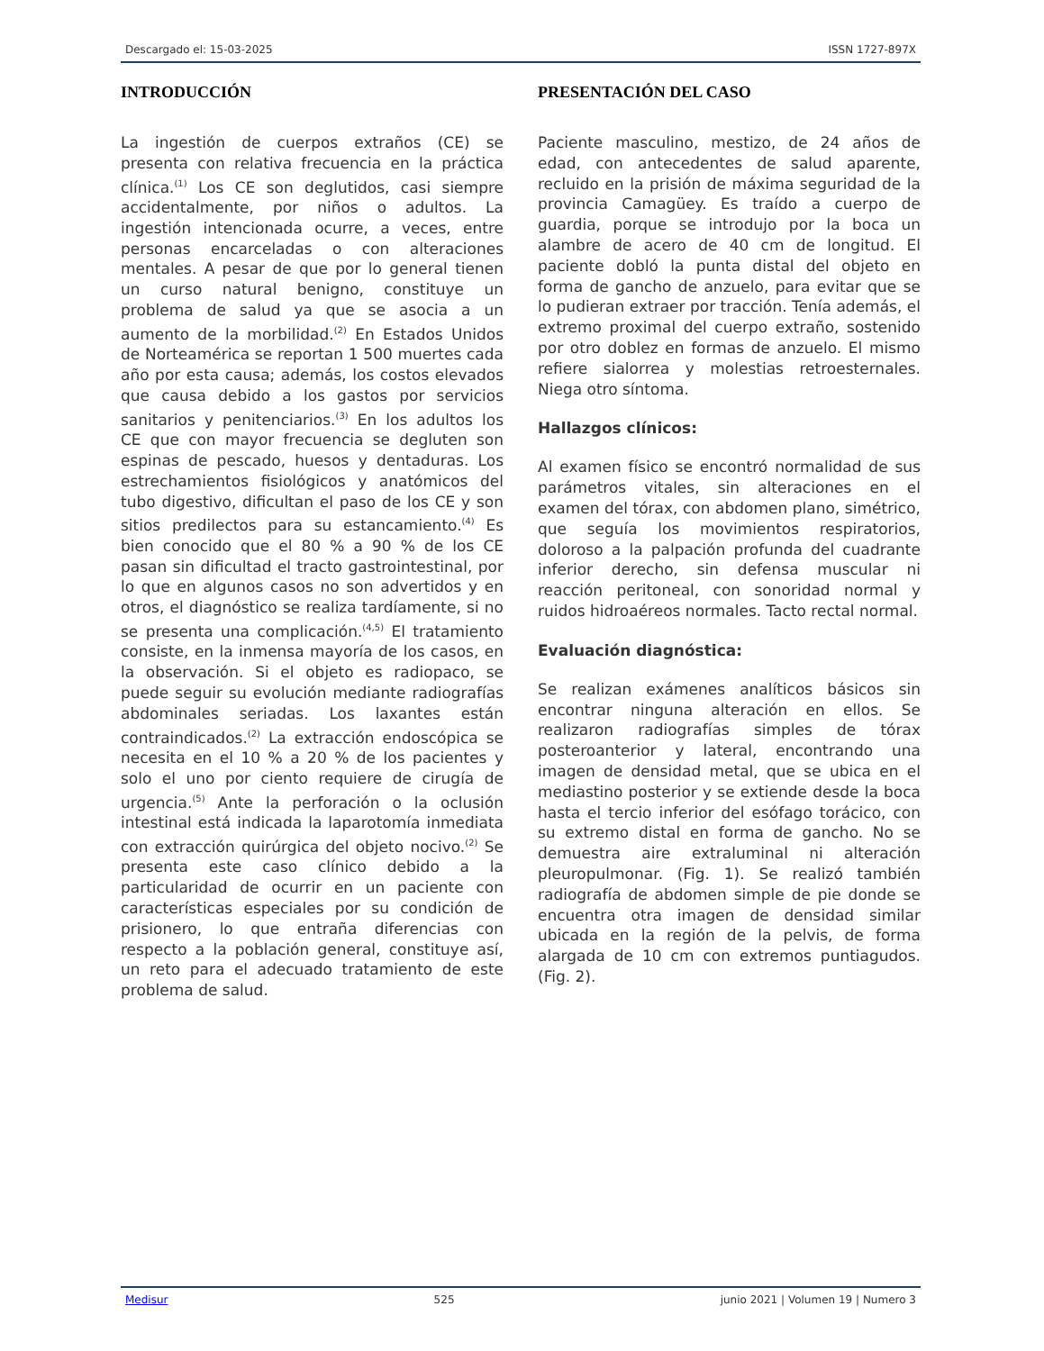Descargado el: 15-03-2025 ISSN 1727-897X
INTRODUCCIÓN
La ingestión de cuerpos extraños (CE) se presenta con relativa frecuencia en la práctica clínica.<sup>(1)</sup> Los CE son deglutidos, casi siempre accidentalmente, por niños o adultos. La ingestión intencionada ocurre, a veces, entre personas encarceladas o con alteraciones mentales. A pesar de que por lo general tienen un curso natural benigno, constituye un problema de salud ya que se asocia a un aumento de la morbilidad.<sup>(2)</sup> En Estados Unidos de Norteamérica se reportan 1 500 muertes cada año por esta causa; además, los costos elevados que causa debido a los gastos por servicios sanitarios y penitenciarios.<sup>(3)</sup> En los adultos los CE que con mayor frecuencia se degluten son espinas de pescado, huesos y dentaduras. Los estrechamientos fisiológicos y anatómicos del tubo digestivo, dificultan el paso de los CE y son sitios predilectos para su estancamiento.<sup>(4)</sup> Es bien conocido que el 80 % a 90 % de los CE pasan sin dificultad el tracto gastrointestinal, por lo que en algunos casos no son advertidos y en otros, el diagnóstico se realiza tardíamente, si no se presenta una complicación.<sup>(4,5)</sup> El tratamiento consiste, en la inmensa mayoría de los casos, en la observación. Si el objeto es radiopaco, se puede seguir su evolución mediante radiografías abdominales seriadas. Los laxantes están contraindicados.<sup>(2)</sup> La extracción endoscópica se necesita en el 10 % a 20 % de los pacientes y solo el uno por ciento requiere de cirugía de urgencia.<sup>(5)</sup> Ante la perforación o la oclusión intestinal está indicada la laparotomía inmediata con extracción quirúrgica del objeto nocivo.<sup>(2)</sup> Se presenta este caso clínico debido a la particularidad de ocurrir en un paciente con características especiales por su condición de prisionero, lo que entraña diferencias con respecto a la población general, constituye así, un reto para el adecuado tratamiento de este problema de salud.
PRESENTACIÓN DEL CASO
Paciente masculino, mestizo, de 24 años de edad, con antecedentes de salud aparente, recluido en la prisión de máxima seguridad de la provincia Camagüey. Es traído a cuerpo de guardia, porque se introdujo por la boca un alambre de acero de 40 cm de longitud. El paciente dobló la punta distal del objeto en forma de gancho de anzuelo, para evitar que se lo pudieran extraer por tracción. Tenía además, el extremo proximal del cuerpo extraño, sostenido por otro doblez en formas de anzuelo. El mismo refiere sialorrea y molestias retroesternales. Niega otro síntoma.
Hallazgos clínicos:
Al examen físico se encontró normalidad de sus parámetros vitales, sin alteraciones en el examen del tórax, con abdomen plano, simétrico, que seguía los movimientos respiratorios, doloroso a la palpación profunda del cuadrante inferior derecho, sin defensa muscular ni reacción peritoneal, con sonoridad normal y ruidos hidroaéreos normales. Tacto rectal normal.
Evaluación diagnóstica:
Se realizan exámenes analíticos básicos sin encontrar ninguna alteración en ellos. Se realizaron radiografías simples de tórax posteroanterior y lateral, encontrando una imagen de densidad metal, que se ubica en el mediastino posterior y se extiende desde la boca hasta el tercio inferior del esófago torácico, con su extremo distal en forma de gancho. No se demuestra aire extraluminal ni alteración pleuropulmonar. (Fig. 1). Se realizó también radiografía de abdomen simple de pie donde se encuentra otra imagen de densidad similar ubicada en la región de la pelvis, de forma alargada de 10 cm con extremos puntiagudos. (Fig. 2).
Medisur 525 junio 2021 | Volumen 19 | Numero 3